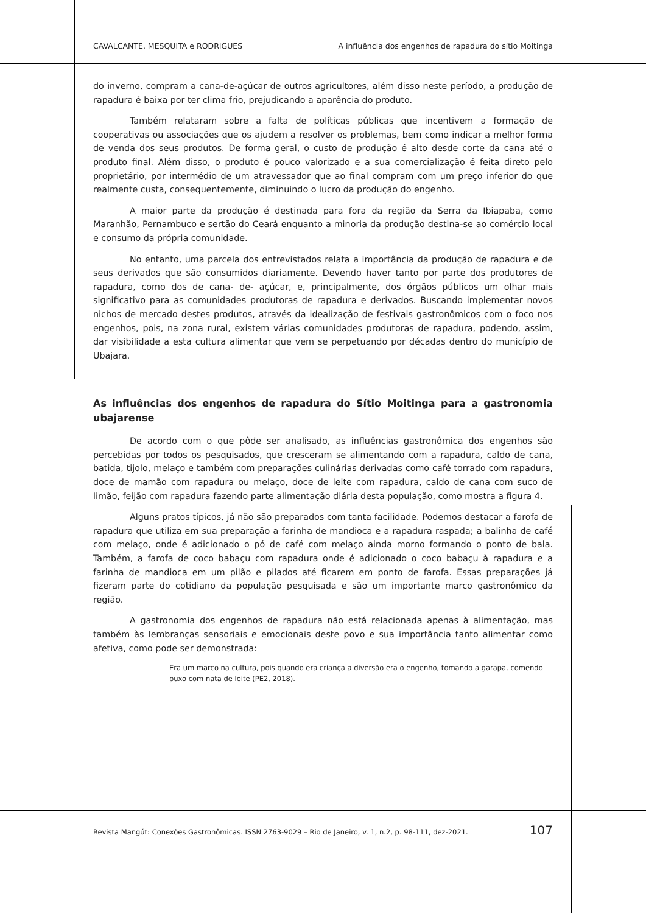CAVALCANTE, MESQUITA e RODRIGUES A influência dos engenhos de rapadura do sítio Moitinga
do inverno, compram a cana-de-açúcar de outros agricultores, além disso neste período, a produção de rapadura é baixa por ter clima frio, prejudicando a aparência do produto.
Também relataram sobre a falta de políticas públicas que incentivem a formação de cooperativas ou associações que os ajudem a resolver os problemas, bem como indicar a melhor forma de venda dos seus produtos. De forma geral, o custo de produção é alto desde corte da cana até o produto final. Além disso, o produto é pouco valorizado e a sua comercialização é feita direto pelo proprietário, por intermédio de um atravessador que ao final compram com um preço inferior do que realmente custa, consequentemente, diminuindo o lucro da produção do engenho.
A maior parte da produção é destinada para fora da região da Serra da Ibiapaba, como Maranhão, Pernambuco e sertão do Ceará enquanto a minoria da produção destina-se ao comércio local e consumo da própria comunidade.
No entanto, uma parcela dos entrevistados relata a importância da produção de rapadura e de seus derivados que são consumidos diariamente. Devendo haver tanto por parte dos produtores de rapadura, como dos de cana- de- açúcar, e, principalmente, dos órgãos públicos um olhar mais significativo para as comunidades produtoras de rapadura e derivados. Buscando implementar novos nichos de mercado destes produtos, através da idealização de festivais gastronômicos com o foco nos engenhos, pois, na zona rural, existem várias comunidades produtoras de rapadura, podendo, assim, dar visibilidade a esta cultura alimentar que vem se perpetuando por décadas dentro do município de Ubajara.
As influências dos engenhos de rapadura do Sítio Moitinga para a gastronomia ubajarense
De acordo com o que pôde ser analisado, as influências gastronômica dos engenhos são percebidas por todos os pesquisados, que cresceram se alimentando com a rapadura, caldo de cana, batida, tijolo, melaço e também com preparações culinárias derivadas como café torrado com rapadura, doce de mamão com rapadura ou melaço, doce de leite com rapadura, caldo de cana com suco de limão, feijão com rapadura fazendo parte alimentação diária desta população, como mostra a figura 4.
Alguns pratos típicos, já não são preparados com tanta facilidade. Podemos destacar a farofa de rapadura que utiliza em sua preparação a farinha de mandioca e a rapadura raspada; a balinha de café com melaço, onde é adicionado o pó de café com melaço ainda morno formando o ponto de bala. Também, a farofa de coco babaçu com rapadura onde é adicionado o coco babaçu à rapadura e a farinha de mandioca em um pilão e pilados até ficarem em ponto de farofa. Essas preparações já fizeram parte do cotidiano da população pesquisada e são um importante marco gastronômico da região.
A gastronomia dos engenhos de rapadura não está relacionada apenas à alimentação, mas também às lembranças sensoriais e emocionais deste povo e sua importância tanto alimentar como afetiva, como pode ser demonstrada:
Era um marco na cultura, pois quando era criança a diversão era o engenho, tomando a garapa, comendo puxo com nata de leite (PE2, 2018).
Revista Mangút: Conexões Gastronômicas. ISSN 2763-9029 – Rio de Janeiro, v. 1, n.2, p. 98-111, dez-2021. 107